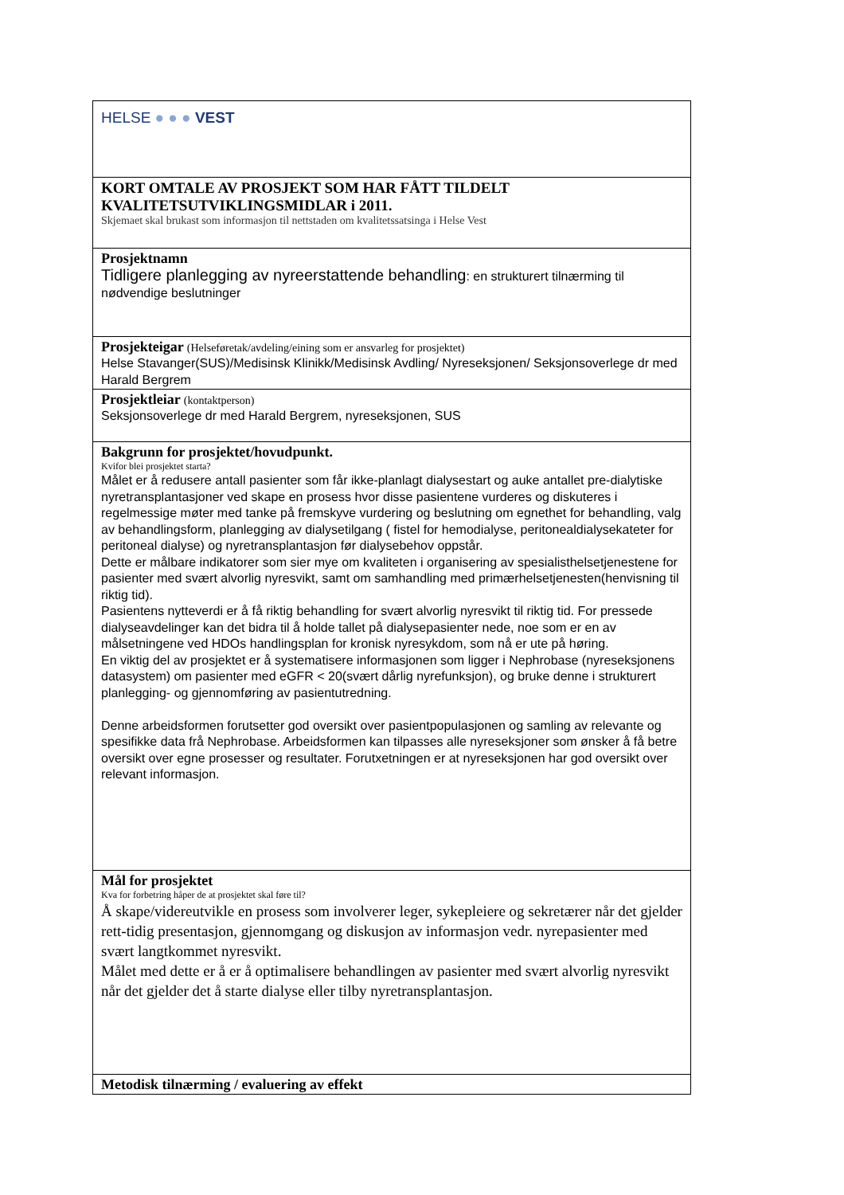HELSE ● ● ● VEST
KORT OMTALE AV PROSJEKT SOM HAR FÅTT TILDELT KVALITETSUTVIKLINGSMIDLAR i 2011.
Skjemaet skal brukast som informasjon til nettstaden om kvalitetssatsinga i Helse Vest
Prosjektnamn
Tidligere planlegging av nyreerstattende behandling: en strukturert tilnærming til nødvendige beslutninger
Prosjekteigar (Helseføretak/avdeling/eining som er ansvarleg for prosjektet)
Helse Stavanger(SUS)/Medisinsk Klinikk/Medisinsk Avdling/ Nyreseksjonen/ Seksjonsoverlege dr med Harald Bergrem
Prosjektleiar (kontaktperson)
Seksjonsoverlege dr med Harald Bergrem, nyreseksjonen, SUS
Bakgrunn for prosjektet/hovudpunkt.
Kvifor blei prosjektet starta?
Målet er å redusere antall pasienter som får ikke-planlagt dialysestart og auke antallet pre-dialytiske nyretransplantasjoner ved skape en prosess hvor disse pasientene vurderes og diskuteres i regelmessige møter med tanke på fremskyve vurdering og beslutning om egnethet for behandling, valg av behandlingsform, planlegging av dialysetilgang ( fistel for hemodialyse, peritonealdialysekateter for peritoneal dialyse) og nyretransplantasjon før dialysebehov oppstår.
Dette er målbare indikatorer som sier mye om kvaliteten i organisering av spesialisthelsetjenestene for pasienter med svært alvorlig nyresvikt, samt om samhandling med primærhelsetjenesten(henvisning til riktig tid).
Pasientens nytteverdi er å få riktig behandling for svært alvorlig nyresvikt til riktig tid. For pressede dialyseavdelinger kan det bidra til å holde tallet på dialysepasienter nede, noe som er en av målsetningene ved HDOs handlingsplan for kronisk nyresykdom, som nå er ute på høring.
En viktig del av prosjektet er å systematisere informasjonen som ligger i Nephrobase (nyreseksjonens datasystem) om pasienter med eGFR < 20(svært dårlig nyrefunksjon), og bruke denne i strukturert planlegging- og gjennomføring av pasientutredning.
Denne arbeidsformen forutsetter god oversikt over pasientpopulasjonen og samling av relevante og spesifikke data frå Nephrobase. Arbeidsformen kan tilpasses alle nyreseksjoner som ønsker å få betre oversikt over egne prosesser og resultater. Forutxetningen er at nyreseksjonen har god oversikt over relevant informasjon.
Mål for prosjektet
Kva for forbetring håper de at prosjektet skal føre til?
Å skape/videreutvikle en prosess som involverer leger, sykepleiere og sekretærer når det gjelder rett-tidig presentasjon, gjennomgang og diskusjon av informasjon vedr. nyrepasienter med svært langtkommet nyresvikt.
Målet med dette er å er å optimalisere behandlingen av pasienter med svært alvorlig nyresvikt når det gjelder det å starte dialyse eller tilby nyretransplantasjon.
Metodisk tilnærming / evaluering av effekt